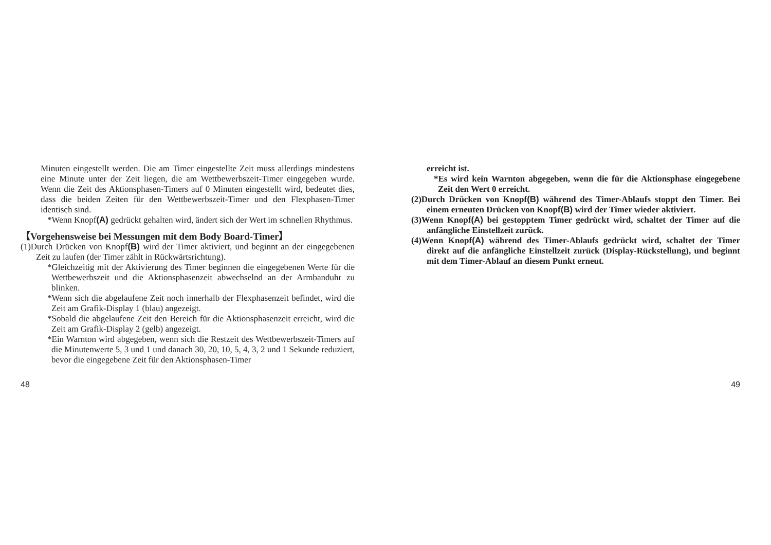Minuten eingestellt werden. Die am Timer eingestellte Zeit muss allerdings mindestens eine Minute unter der Zeit liegen, die am Wettbewerbszeit-Timer eingegeben wurde. Wenn die Zeit des Aktionsphasen-Timers auf 0 Minuten eingestellt wird, bedeutet dies, dass die beiden Zeiten für den Wettbewerbszeit-Timer und den Flexphasen-Timer identisch sind.
*Wenn Knopf(A) gedrückt gehalten wird, ändert sich der Wert im schnellen Rhythmus.
【Vorgehensweise bei Messungen mit dem Body Board-Timer】
(1)Durch Drücken von Knopf(B) wird der Timer aktiviert, und beginnt an der eingegebenen Zeit zu laufen (der Timer zählt in Rückwärtsrichtung).
*Gleichzeitig mit der Aktivierung des Timer beginnen die eingegebenen Werte für die Wettbewerbszeit und die Aktionsphasenzeit abwechselnd an der Armbanduhr zu blinken.
*Wenn sich die abgelaufene Zeit noch innerhalb der Flexphasenzeit befindet, wird die Zeit am Grafik-Display 1 (blau) angezeigt.
*Sobald die abgelaufene Zeit den Bereich für die Aktionsphasenzeit erreicht, wird die Zeit am Grafik-Display 2 (gelb) angezeigt.
*Ein Warnton wird abgegeben, wenn sich die Restzeit des Wettbewerbszeit-Timers auf die Minutenwerte 5, 3 und 1 und danach 30, 20, 10, 5, 4, 3, 2 und 1 Sekunde reduziert, bevor die eingegebene Zeit für den Aktionsphasen-Timer
48
erreicht ist.
*Es wird kein Warnton abgegeben, wenn die für die Aktionsphase eingegebene Zeit den Wert 0 erreicht.
(2)Durch Drücken von Knopf(B) während des Timer-Ablaufs stoppt den Timer. Bei einem erneuten Drücken von Knopf(B) wird der Timer wieder aktiviert.
(3)Wenn Knopf(A) bei gestopptem Timer gedrückt wird, schaltet der Timer auf die anfängliche Einstellzeit zurück.
(4)Wenn Knopf(A) während des Timer-Ablaufs gedrückt wird, schaltet der Timer direkt auf die anfängliche Einstellzeit zurück (Display-Rückstellung), und beginnt mit dem Timer-Ablauf an diesem Punkt erneut.
49